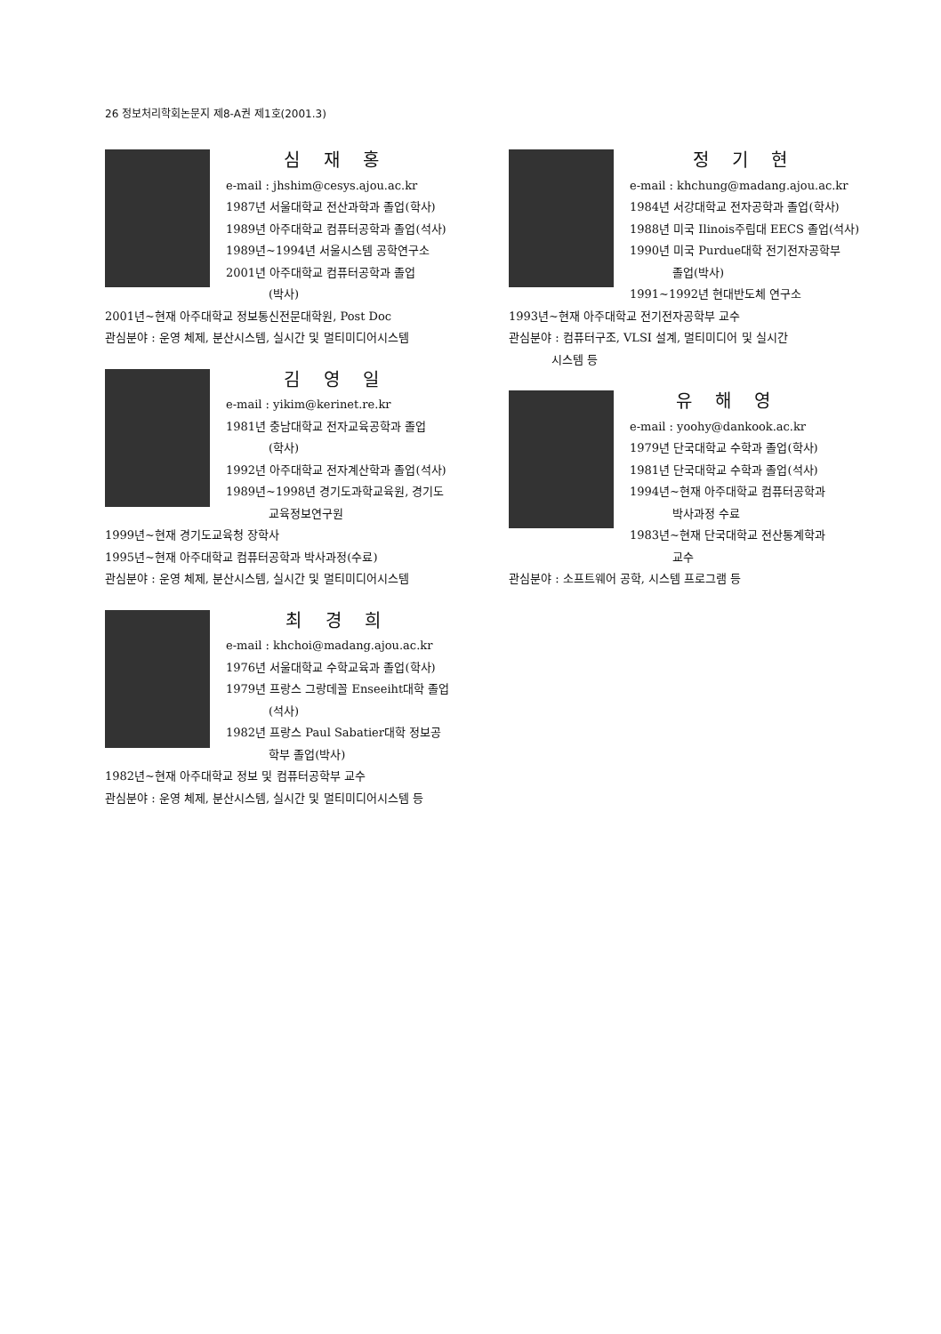26 정보처리학회논문지 제8-A권 제1호(2001.3)
심 재 홍
e-mail : jhshim@cesys.ajou.ac.kr
1987년 서울대학교 전산과학과 졸업(학사)
1989년 아주대학교 컴퓨터공학과 졸업(석사)
1989년~1994년 서울시스템 공학연구소
2001년 아주대학교 컴퓨터공학과 졸업
(박사)
2001년~현재 아주대학교 정보통신전문대학원, Post Doc
관심분야 : 운영 체제, 분산시스템, 실시간 및 멀티미디어시스템
김 영 일
e-mail : yikim@kerinet.re.kr
1981년 충남대학교 전자교육공학과 졸업
(학사)
1992년 아주대학교 전자계산학과 졸업(석사)
1989년~1998년 경기도과학교육원, 경기도
교육정보연구원
1999년~현재 경기도교육청 장학사
1995년~현재 아주대학교 컴퓨터공학과 박사과정(수료)
관심분야 : 운영 체제, 분산시스템, 실시간 및 멀티미디어시스템
최 경 희
e-mail : khchoi@madang.ajou.ac.kr
1976년 서울대학교 수학교육과 졸업(학사)
1979년 프랑스 그랑데꼴 Enseeiht대학 졸업
(석사)
1982년 프랑스 Paul Sabatier대학 정보공
학부 졸업(박사)
1982년~현재 아주대학교 정보 및 컴퓨터공학부 교수
관심분야 : 운영 체제, 분산시스템, 실시간 및 멀티미디어시스템 등
정 기 현
e-mail : khchung@madang.ajou.ac.kr
1984년 서강대학교 전자공학과 졸업(학사)
1988년 미국 Ilinois주립대 EECS 졸업(석사)
1990년 미국 Purdue대학 전기전자공학부
졸업(박사)
1991~1992년 현대반도체 연구소
1993년~현재 아주대학교 전기전자공학부 교수
관심분야 : 컴퓨터구조, VLSI 설계, 멀티미디어 및 실시간
시스템 등
유 해 영
e-mail : yoohy@dankook.ac.kr
1979년 단국대학교 수학과 졸업(학사)
1981년 단국대학교 수학과 졸업(석사)
1994년~현재 아주대학교 컴퓨터공학과
박사과정 수료
1983년~현재 단국대학교 전산통계학과
교수
관심분야 : 소프트웨어 공학, 시스템 프로그램 등